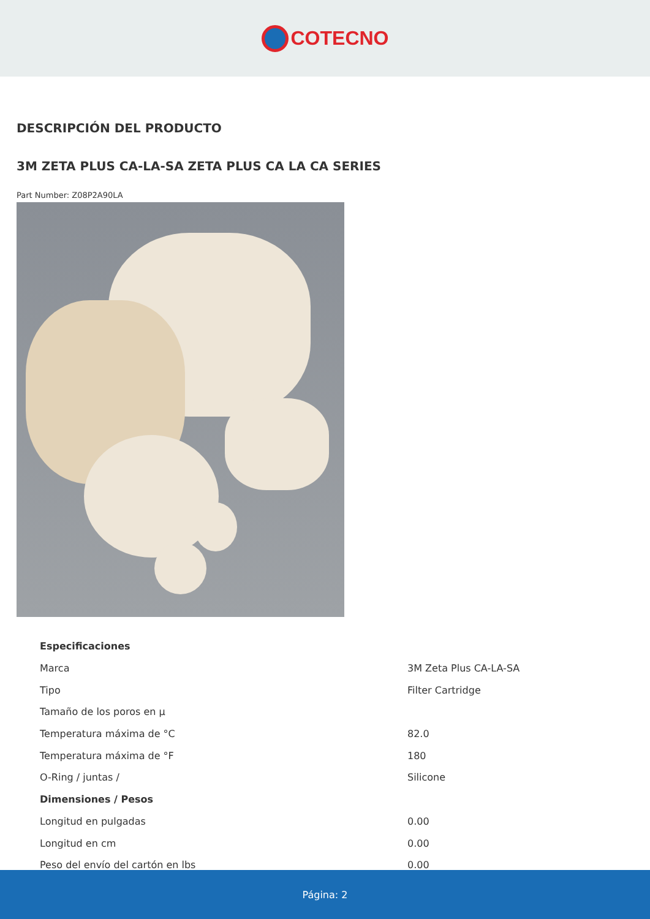COTECNO
DESCRIPCIÓN DEL PRODUCTO
3M ZETA PLUS CA-LA-SA ZETA PLUS CA LA CA SERIES
Part Number: Z08P2A90LA
| Especificaciones | |
| Marca | 3M Zeta Plus CA-LA-SA |
| Tipo | Filter Cartridge |
| Tamaño de los poros en µ | |
| Temperatura máxima de °C | 82.0 |
| Temperatura máxima de °F | 180 |
| O-Ring / juntas / | Silicone |
| Dimensiones / Pesos | |
| Longitud en pulgadas | 0.00 |
| Longitud en cm | 0.00 |
| Peso del envío del cartón en lbs | 0.00 |
Página: 2